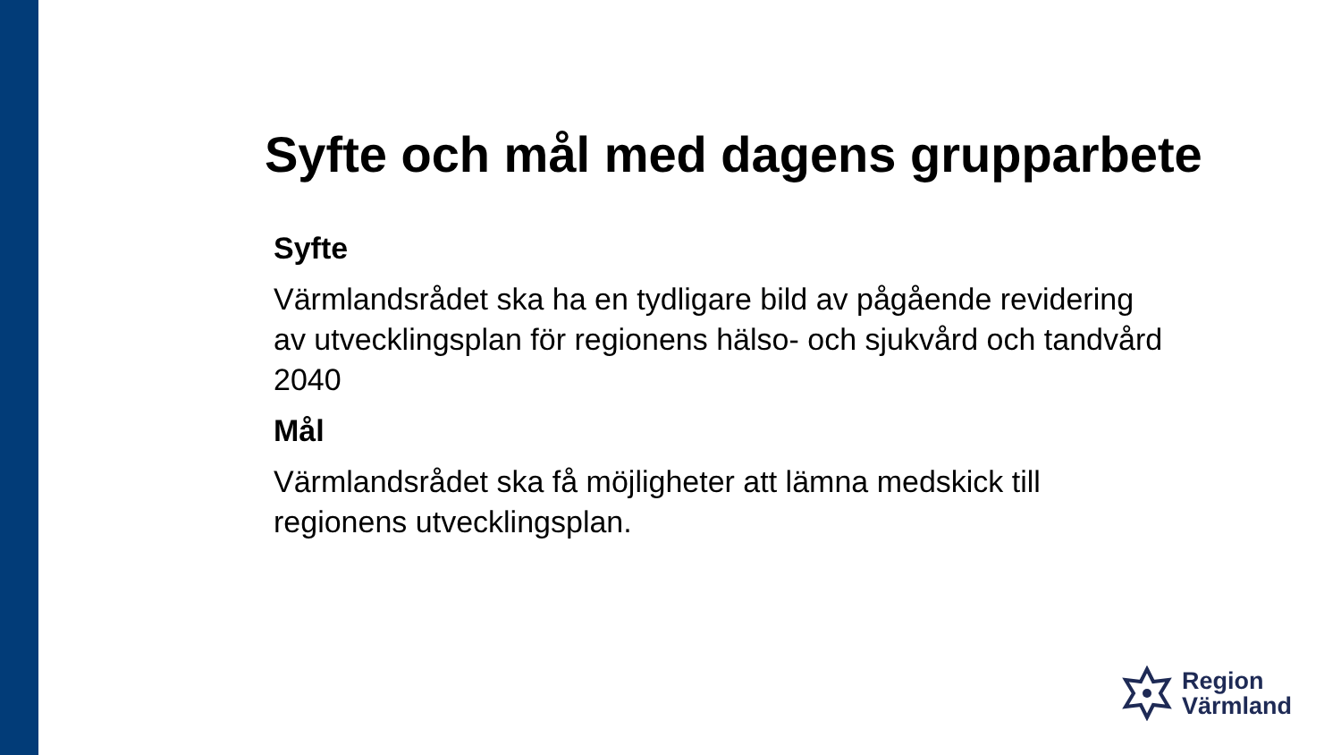Syfte och mål med dagens grupparbete
Syfte
Värmlandsrådet ska ha en tydligare bild av pågående revidering av utvecklingsplan för regionens hälso- och sjukvård och tandvård 2040
Mål
Värmlandsrådet ska få möjligheter att lämna medskick till regionens utvecklingsplan.
Region
Värmland